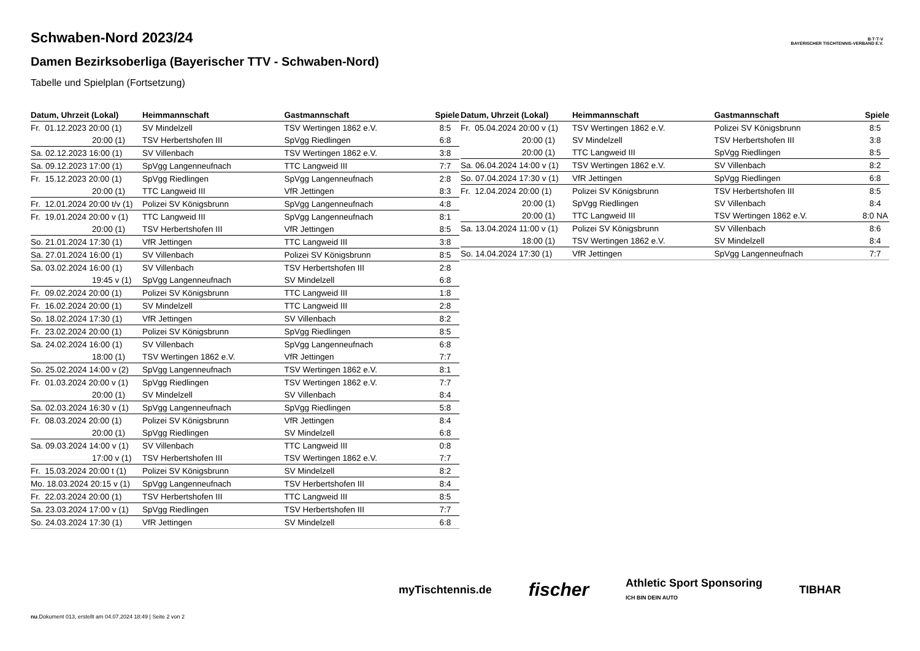B·T·T·V
BAYERISCHER TISCHTENNIS-VERBAND E.V.
Schwaben-Nord 2023/24
Damen Bezirksoberliga (Bayerischer TTV - Schwaben-Nord)
Tabelle und Spielplan (Fortsetzung)
| Datum, Uhrzeit (Lokal) | Heimmannschaft | Gastmannschaft | Spiele |
| --- | --- | --- | --- |
| Fr. 01.12.2023 20:00 (1) | SV Mindelzell | TSV Wertingen 1862 e.V. | 8:5 |
| 20:00 (1) | TSV Herbertshofen III | SpVgg Riedlingen | 6:8 |
| Sa. 02.12.2023 16:00 (1) | SV Villenbach | TSV Wertingen 1862 e.V. | 3:8 |
| Sa. 09.12.2023 17:00 (1) | SpVgg Langenneufnach | TTC Langweid III | 7:7 |
| Fr. 15.12.2023 20:00 (1) | SpVgg Riedlingen | SpVgg Langenneufnach | 2:8 |
| 20:00 (1) | TTC Langweid III | VfR Jettingen | 8:3 |
| Fr. 12.01.2024 20:00 t/v (1) | Polizei SV Königsbrunn | SpVgg Langenneufnach | 4:8 |
| Fr. 19.01.2024 20:00 v (1) | TTC Langweid III | SpVgg Langenneufnach | 8:1 |
| 20:00 (1) | TSV Herbertshofen III | VfR Jettingen | 8:5 |
| So. 21.01.2024 17:30 (1) | VfR Jettingen | TTC Langweid III | 3:8 |
| Sa. 27.01.2024 16:00 (1) | SV Villenbach | Polizei SV Königsbrunn | 8:5 |
| Sa. 03.02.2024 16:00 (1) | SV Villenbach | TSV Herbertshofen III | 2:8 |
| 19:45 v (1) | SpVgg Langenneufnach | SV Mindelzell | 6:8 |
| Fr. 09.02.2024 20:00 (1) | Polizei SV Königsbrunn | TTC Langweid III | 1:8 |
| Fr. 16.02.2024 20:00 (1) | SV Mindelzell | TTC Langweid III | 2:8 |
| So. 18.02.2024 17:30 (1) | VfR Jettingen | SV Villenbach | 8:2 |
| Fr. 23.02.2024 20:00 (1) | Polizei SV Königsbrunn | SpVgg Riedlingen | 8:5 |
| Sa. 24.02.2024 16:00 (1) | SV Villenbach | SpVgg Langenneufnach | 6:8 |
| 18:00 (1) | TSV Wertingen 1862 e.V. | VfR Jettingen | 7:7 |
| So. 25.02.2024 14:00 v (2) | SpVgg Langenneufnach | TSV Wertingen 1862 e.V. | 8:1 |
| Fr. 01.03.2024 20:00 v (1) | SpVgg Riedlingen | TSV Wertingen 1862 e.V. | 7:7 |
| 20:00 (1) | SV Mindelzell | SV Villenbach | 8:4 |
| Sa. 02.03.2024 16:30 v (1) | SpVgg Langenneufnach | SpVgg Riedlingen | 5:8 |
| Fr. 08.03.2024 20:00 (1) | Polizei SV Königsbrunn | VfR Jettingen | 8:4 |
| 20:00 (1) | SpVgg Riedlingen | SV Mindelzell | 6:8 |
| Sa. 09.03.2024 14:00 v (1) | SV Villenbach | TTC Langweid III | 0:8 |
| 17:00 v (1) | TSV Herbertshofen III | TSV Wertingen 1862 e.V. | 7:7 |
| Fr. 15.03.2024 20:00 t (1) | Polizei SV Königsbrunn | SV Mindelzell | 8:2 |
| Mo. 18.03.2024 20:15 v (1) | SpVgg Langenneufnach | TSV Herbertshofen III | 8:4 |
| Fr. 22.03.2024 20:00 (1) | TSV Herbertshofen III | TTC Langweid III | 8:5 |
| Sa. 23.03.2024 17:00 v (1) | SpVgg Riedlingen | TSV Herbertshofen III | 7:7 |
| So. 24.03.2024 17:30 (1) | VfR Jettingen | SV Mindelzell | 6:8 |
| Datum, Uhrzeit (Lokal) | Heimmannschaft | Gastmannschaft | Spiele |
| --- | --- | --- | --- |
| Fr. 05.04.2024 20:00 v (1) | TSV Wertingen 1862 e.V. | Polizei SV Königsbrunn | 8:5 |
| 20:00 (1) | SV Mindelzell | TSV Herbertshofen III | 3:8 |
| 20:00 (1) | TTC Langweid III | SpVgg Riedlingen | 8:5 |
| Sa. 06.04.2024 14:00 v (1) | TSV Wertingen 1862 e.V. | SV Villenbach | 8:2 |
| So. 07.04.2024 17:30 v (1) | VfR Jettingen | SpVgg Riedlingen | 6:8 |
| Fr. 12.04.2024 20:00 (1) | Polizei SV Königsbrunn | TSV Herbertshofen III | 8:5 |
| 20:00 (1) | SpVgg Riedlingen | SV Villenbach | 8:4 |
| 20:00 (1) | TTC Langweid III | TSV Wertingen 1862 e.V. | 8:0 NA |
| Sa. 13.04.2024 11:00 v (1) | Polizei SV Königsbrunn | SV Villenbach | 8:6 |
| 18:00 (1) | TSV Wertingen 1862 e.V. | SV Mindelzell | 8:4 |
| So. 14.04.2024 17:30 (1) | VfR Jettingen | SpVgg Langenneufnach | 7:7 |
myTischtennis.de fischer Athletic Sport Sponsoring
ICH BIN DEIN AUTO TIBHAR
nu.Dokument 013, erstellt am 04.07.2024 18:49 | Seite 2 von 2